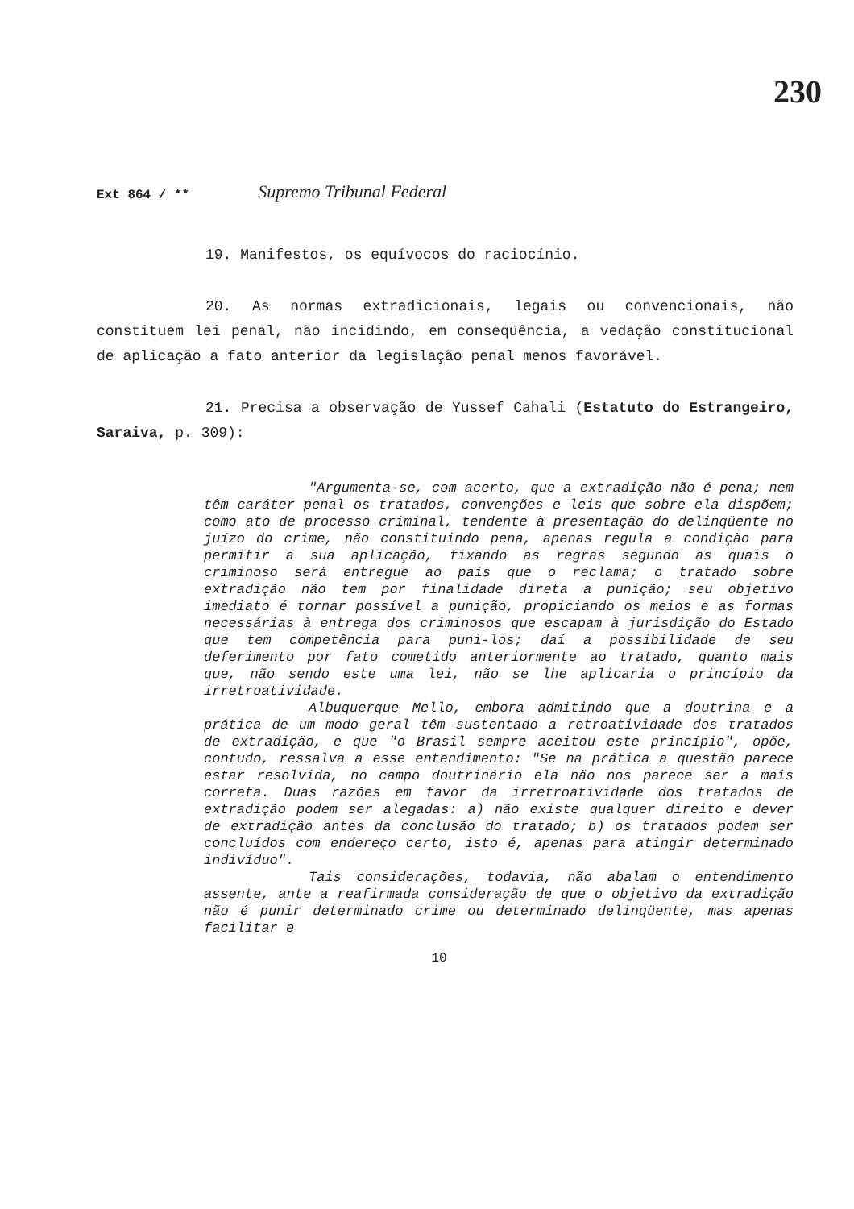230
Ext 864 / ** Supremo Tribunal Federal
19. Manifestos, os equívocos do raciocínio.
20. As normas extradicionais, legais ou convencionais, não constituem lei penal, não incidindo, em conseqüência, a vedação constitucional de aplicação a fato anterior da legislação penal menos favorável.
21. Precisa a observação de Yussef Cahali (Estatuto do Estrangeiro, Saraiva, p. 309):
"Argumenta-se, com acerto, que a extradição não é pena; nem têm caráter penal os tratados, convenções e leis que sobre ela dispõem; como ato de processo criminal, tendente à presentação do delinqüente no juízo do crime, não constituindo pena, apenas regula a condição para permitir a sua aplicação, fixando as regras segundo as quais o criminoso será entregue ao país que o reclama; o tratado sobre extradição não tem por finalidade direta a punição; seu objetivo imediato é tornar possível a punição, propiciando os meios e as formas necessárias à entrega dos criminosos que escapam à jurisdição do Estado que tem competência para puni-los; daí a possibilidade de seu deferimento por fato cometido anteriormente ao tratado, quanto mais que, não sendo este uma lei, não se lhe aplicaria o princípio da irretroatividade.
Albuquerque Mello, embora admitindo que a doutrina e a prática de um modo geral têm sustentado a retroatividade dos tratados de extradição, e que "o Brasil sempre aceitou este princípio", opõe, contudo, ressalva a esse entendimento: "Se na prática a questão parece estar resolvida, no campo doutrinário ela não nos parece ser a mais correta. Duas razões em favor da irretroatividade dos tratados de extradição podem ser alegadas: a) não existe qualquer direito e dever de extradição antes da conclusão do tratado; b) os tratados podem ser concluídos com endereço certo, isto é, apenas para atingir determinado indivíduo".
Tais considerações, todavia, não abalam o entendimento assente, ante a reafirmada consideração de que o objetivo da extradição não é punir determinado crime ou determinado delinqüente, mas apenas facilitar e
10